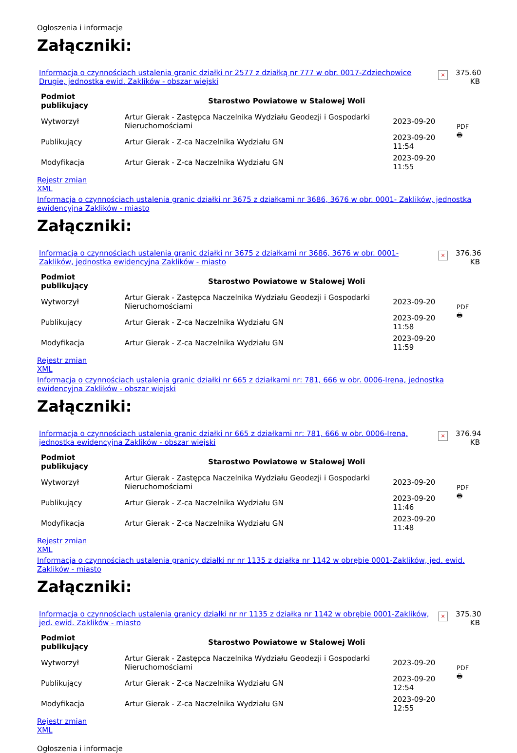Ogłoszenia i informacje
Załączniki:
Informacja o czynnościach ustalenia granic działki nr 2577 z działką nr 777 w obr. 0017-Zdziechowice Drugie, jednostka ewid. Zaklików - obszar wiejski
×
375.60 KB
| Podmiot publikujący | Starostwo Powiatowe w Stalowej Woli | | |
| Wytworzył | Artur Gierak - Zastępca Naczelnika Wydziału Geodezji i Gospodarki Nieruchomościami | 2023-09-20 | PDF 🖶 |
| Publikujący | Artur Gierak - Z-ca Naczelnika Wydziału GN | 2023-09-20 11:54 | |
| Modyfikacja | Artur Gierak - Z-ca Naczelnika Wydziału GN | 2023-09-20 11:55 | |
Rejestr zmian
XML
Informacja o czynnościach ustalenia granic działki nr 3675 z działkami nr 3686, 3676 w obr. 0001- Zaklików, jednostka ewidencyjna Zaklików - miasto
Załączniki:
Informacja o czynnościach ustalenia granic działki nr 3675 z działkami nr 3686, 3676 w obr. 0001- Zaklików, jednostka ewidencyjna Zaklików - miasto
×
376.36 KB
| Podmiot publikujący | Starostwo Powiatowe w Stalowej Woli | | |
| Wytworzył | Artur Gierak - Zastępca Naczelnika Wydziału Geodezji i Gospodarki Nieruchomościami | 2023-09-20 | PDF 🖶 |
| Publikujący | Artur Gierak - Z-ca Naczelnika Wydziału GN | 2023-09-20 11:58 | |
| Modyfikacja | Artur Gierak - Z-ca Naczelnika Wydziału GN | 2023-09-20 11:59 | |
Rejestr zmian
XML
Informacja o czynnościach ustalenia granic działki nr 665 z działkami nr: 781, 666 w obr. 0006-Irena, jednostka ewidencyjna Zaklików - obszar wiejski
Załączniki:
Informacja o czynnościach ustalenia granic działki nr 665 z działkami nr: 781, 666 w obr. 0006-Irena, jednostka ewidencyjna Zaklików - obszar wiejski
×
376.94 KB
| Podmiot publikujący | Starostwo Powiatowe w Stalowej Woli | | |
| Wytworzył | Artur Gierak - Zastępca Naczelnika Wydziału Geodezji i Gospodarki Nieruchomościami | 2023-09-20 | PDF 🖶 |
| Publikujący | Artur Gierak - Z-ca Naczelnika Wydziału GN | 2023-09-20 11:46 | |
| Modyfikacja | Artur Gierak - Z-ca Naczelnika Wydziału GN | 2023-09-20 11:48 | |
Rejestr zmian
XML
Informacja o czynnościach ustalenia granicy działki nr nr 1135 z działka nr 1142 w obrębie 0001-Zaklików, jed. ewid. Zaklików - miasto
Załączniki:
Informacja o czynnościach ustalenia granicy działki nr nr 1135 z działka nr 1142 w obrębie 0001-Zaklików, jed. ewid. Zaklików - miasto
×
375.30 KB
| Podmiot publikujący | Starostwo Powiatowe w Stalowej Woli | | |
| Wytworzył | Artur Gierak - Zastępca Naczelnika Wydziału Geodezji i Gospodarki Nieruchomościami | 2023-09-20 | PDF 🖶 |
| Publikujący | Artur Gierak - Z-ca Naczelnika Wydziału GN | 2023-09-20 12:54 | |
| Modyfikacja | Artur Gierak - Z-ca Naczelnika Wydziału GN | 2023-09-20 12:55 | |
Rejestr zmian
XML
Ogłoszenia i informacje